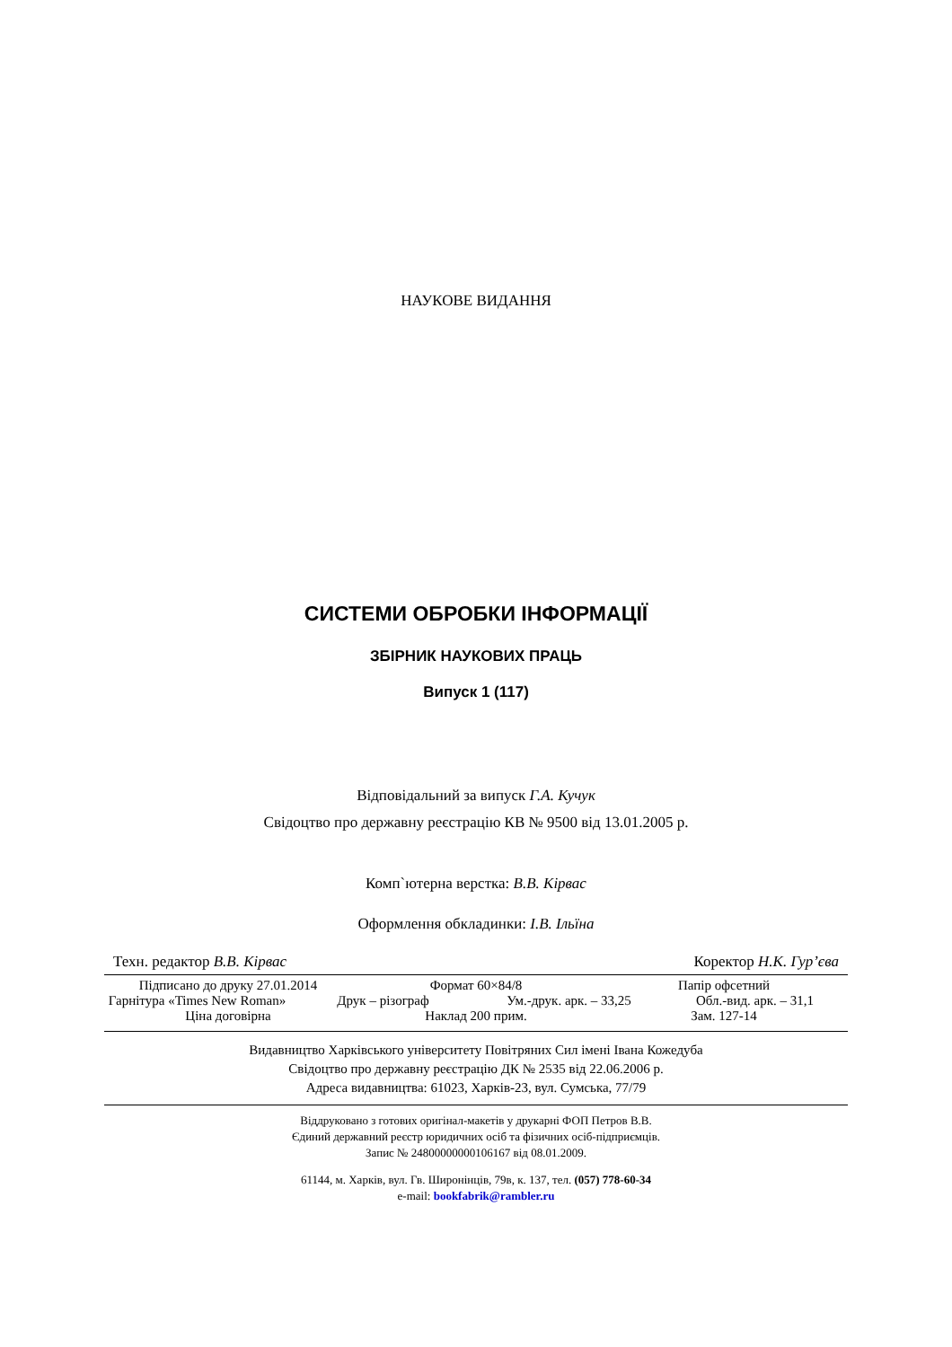НАУКОВЕ ВИДАННЯ
СИСТЕМИ ОБРОБКИ ІНФОРМАЦІЇ
ЗБІРНИК НАУКОВИХ ПРАЦЬ
Випуск 1 (117)
Відповідальний за випуск Г.А. Кучук
Свідоцтво про державну реєстрацію КВ № 9500 від 13.01.2005 р.
Комп`ютерна верстка: В.В. Кірвас
Оформлення обкладинки: І.В. Ільїна
Техн. редактор В.В. Кірвас Коректор Н.К. Гур’єва
Підписано до друку 27.01.2014 Формат 60×84/8 Папір офсетний
Гарнітура «Times New Roman» Друк – різограф Ум.-друк. арк. – 33,25 Обл.-вид. арк. – 31,1
Ціна договірна Наклад 200 прим. Зам. 127-14
Видавництво Харківського університету Повітряних Сил імені Івана Кожедуба
Свідоцтво про державну реєстрацію ДК № 2535 від 22.06.2006 р.
Адреса видавництва: 61023, Харків-23, вул. Сумська, 77/79
Віддруковано з готових оригінал-макетів у друкарні ФОП Петров В.В.
Єдиний державний реєстр юридичних осіб та фізичних осіб-підприємців.
Запис № 24800000000106167 від 08.01.2009.
61144, м. Харків, вул. Гв. Широнінців, 79в, к. 137, тел. (057) 778-60-34
e-mail: bookfabrik@rambler.ru